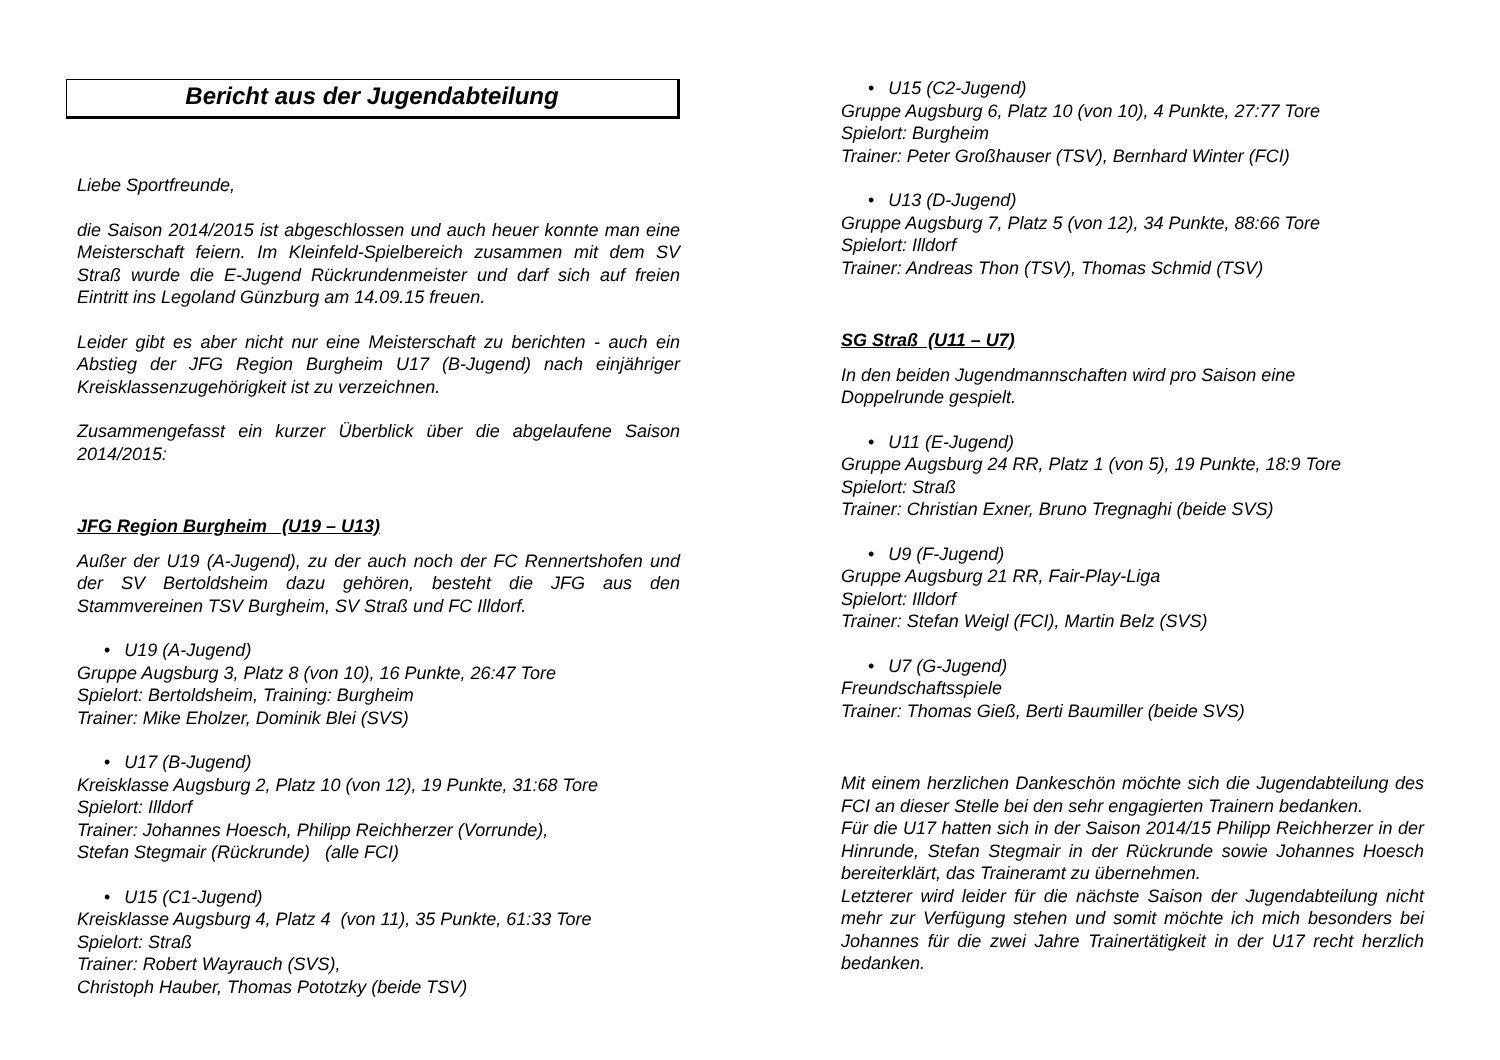Bericht aus der Jugendabteilung
Liebe Sportfreunde,
die Saison 2014/2015 ist abgeschlossen und auch heuer konnte man eine Meisterschaft feiern. Im Kleinfeld-Spielbereich zusammen mit dem SV Straß wurde die E-Jugend Rückrundenmeister und darf sich auf freien Eintritt ins Legoland Günzburg am 14.09.15 freuen.
Leider gibt es aber nicht nur eine Meisterschaft zu berichten - auch ein Abstieg der JFG Region Burgheim U17 (B-Jugend) nach einjähriger Kreisklassenzugehörigkeit ist zu verzeichnen.
Zusammengefasst ein kurzer Überblick über die abgelaufene Saison 2014/2015:
JFG Region Burgheim (U19 – U13)
Außer der U19 (A-Jugend), zu der auch noch der FC Rennertshofen und der SV Bertoldsheim dazu gehören, besteht die JFG aus den Stammvereinen TSV Burgheim, SV Straß und FC Illdorf.
U19 (A-Jugend)
Gruppe Augsburg 3, Platz 8 (von 10), 16 Punkte, 26:47 Tore
Spielort: Bertoldsheim, Training: Burgheim
Trainer: Mike Eholzer, Dominik Blei (SVS)
U17 (B-Jugend)
Kreisklasse Augsburg 2, Platz 10 (von 12), 19 Punkte, 31:68 Tore
Spielort: Illdorf
Trainer: Johannes Hoesch, Philipp Reichherzer (Vorrunde),
Stefan Stegmair (Rückrunde) (alle FCI)
U15 (C1-Jugend)
Kreisklasse Augsburg 4, Platz 4 (von 11), 35 Punkte, 61:33 Tore
Spielort: Straß
Trainer: Robert Wayrauch (SVS),
Christoph Hauber, Thomas Pototzky (beide TSV)
U15 (C2-Jugend)
Gruppe Augsburg 6, Platz 10 (von 10), 4 Punkte, 27:77 Tore
Spielort: Burgheim
Trainer: Peter Großhauser (TSV), Bernhard Winter (FCI)
U13 (D-Jugend)
Gruppe Augsburg 7, Platz 5 (von 12), 34 Punkte, 88:66 Tore
Spielort: Illdorf
Trainer: Andreas Thon (TSV), Thomas Schmid (TSV)
SG Straß (U11 – U7)
In den beiden Jugendmannschaften wird pro Saison eine
Doppelrunde gespielt.
U11 (E-Jugend)
Gruppe Augsburg 24 RR, Platz 1 (von 5), 19 Punkte, 18:9 Tore
Spielort: Straß
Trainer: Christian Exner, Bruno Tregnaghi (beide SVS)
U9 (F-Jugend)
Gruppe Augsburg 21 RR, Fair-Play-Liga
Spielort: Illdorf
Trainer: Stefan Weigl (FCI), Martin Belz (SVS)
U7 (G-Jugend)
Freundschaftsspiele
Trainer: Thomas Gieß, Berti Baumiller (beide SVS)
Mit einem herzlichen Dankeschön möchte sich die Jugendabteilung des FCI an dieser Stelle bei den sehr engagierten Trainern bedanken.
Für die U17 hatten sich in der Saison 2014/15 Philipp Reichherzer in der Hinrunde, Stefan Stegmair in der Rückrunde sowie Johannes Hoesch bereiterklärt, das Traineramt zu übernehmen.
Letzterer wird leider für die nächste Saison der Jugendabteilung nicht mehr zur Verfügung stehen und somit möchte ich mich besonders bei Johannes für die zwei Jahre Trainertätigkeit in der U17 recht herzlich bedanken.